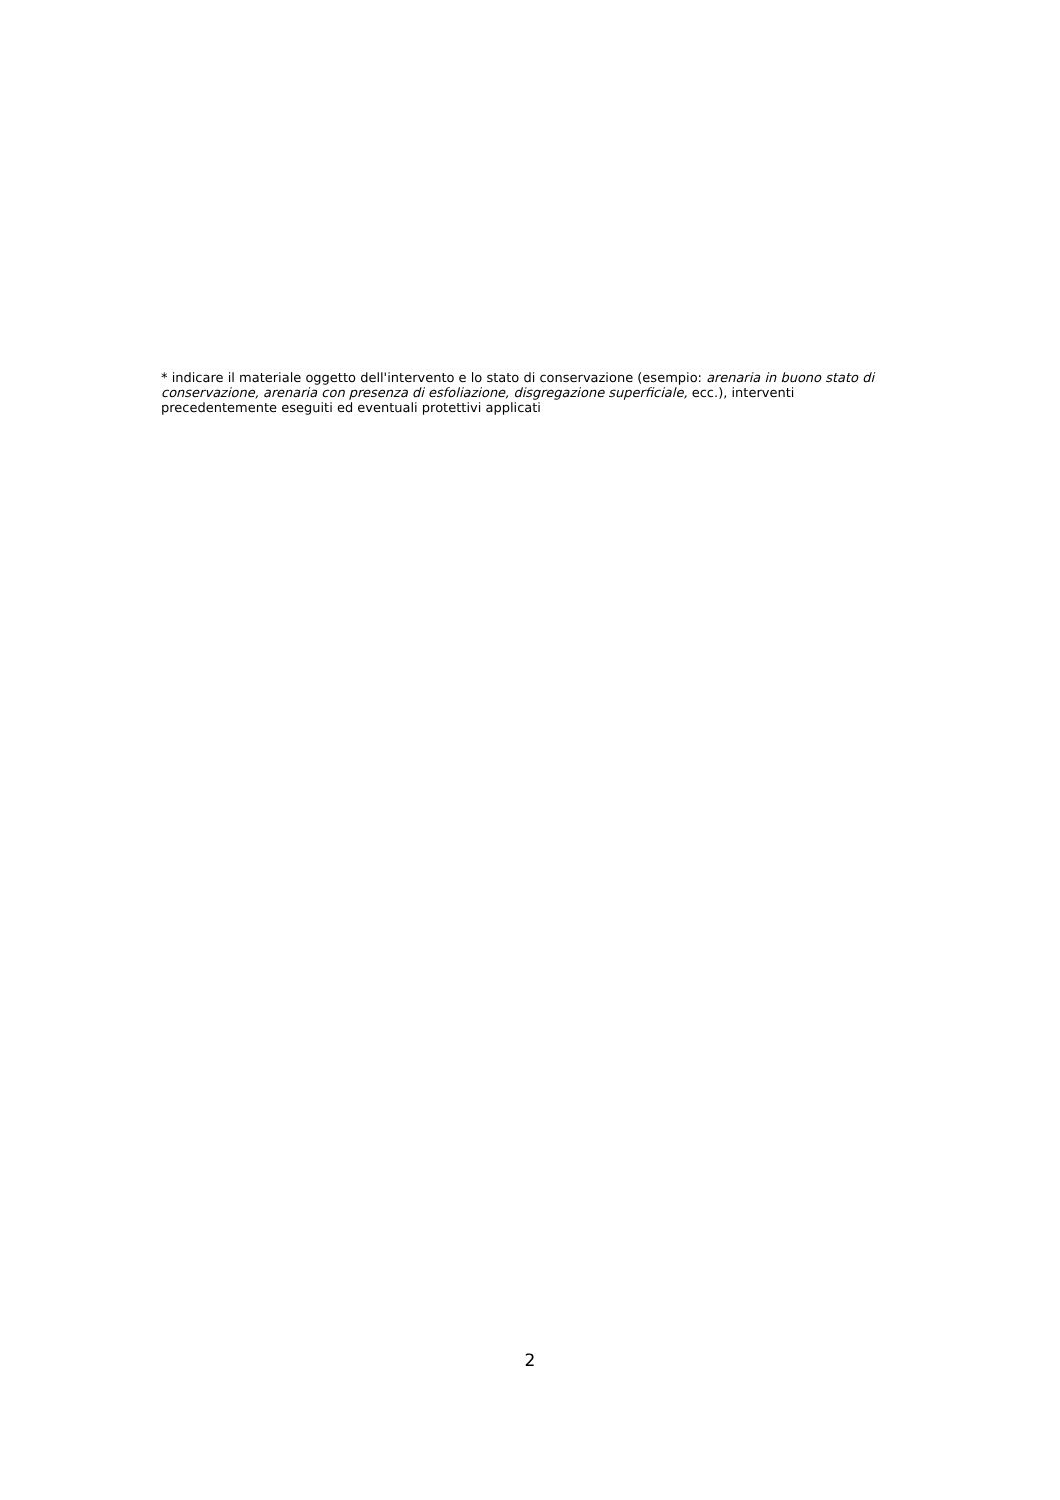* indicare il materiale oggetto dell'intervento e lo stato di conservazione (esempio: arenaria in buono stato di conservazione, arenaria con presenza di esfoliazione, disgregazione superficiale, ecc.), interventi precedentemente eseguiti ed eventuali protettivi applicati
2